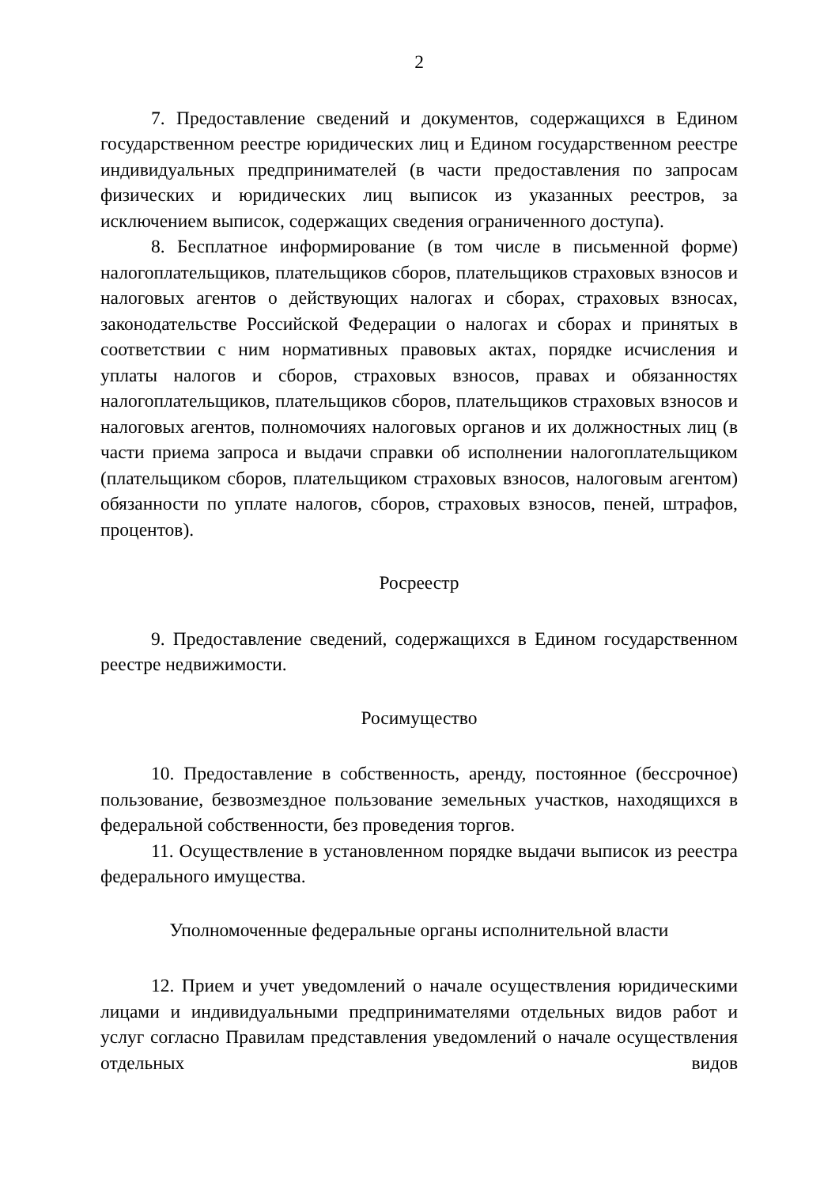2
7. Предоставление сведений и документов, содержащихся в Едином государственном реестре юридических лиц и Едином государственном реестре индивидуальных предпринимателей (в части предоставления по запросам физических и юридических лиц выписок из указанных реестров, за исключением выписок, содержащих сведения ограниченного доступа).
8. Бесплатное информирование (в том числе в письменной форме) налогоплательщиков, плательщиков сборов, плательщиков страховых взносов и налоговых агентов о действующих налогах и сборах, страховых взносах, законодательстве Российской Федерации о налогах и сборах и принятых в соответствии с ним нормативных правовых актах, порядке исчисления и уплаты налогов и сборов, страховых взносов, правах и обязанностях налогоплательщиков, плательщиков сборов, плательщиков страховых взносов и налоговых агентов, полномочиях налоговых органов и их должностных лиц (в части приема запроса и выдачи справки об исполнении налогоплательщиком (плательщиком сборов, плательщиком страховых взносов, налоговым агентом) обязанности по уплате налогов, сборов, страховых взносов, пеней, штрафов, процентов).
Росреестр
9. Предоставление сведений, содержащихся в Едином государственном реестре недвижимости.
Росимущество
10. Предоставление в собственность, аренду, постоянное (бессрочное) пользование, безвозмездное пользование земельных участков, находящихся в федеральной собственности, без проведения торгов.
11. Осуществление в установленном порядке выдачи выписок из реестра федерального имущества.
Уполномоченные федеральные органы исполнительной власти
12. Прием и учет уведомлений о начале осуществления юридическими лицами и индивидуальными предпринимателями отдельных видов работ и услуг согласно Правилам представления уведомлений о начале осуществления отдельных видов